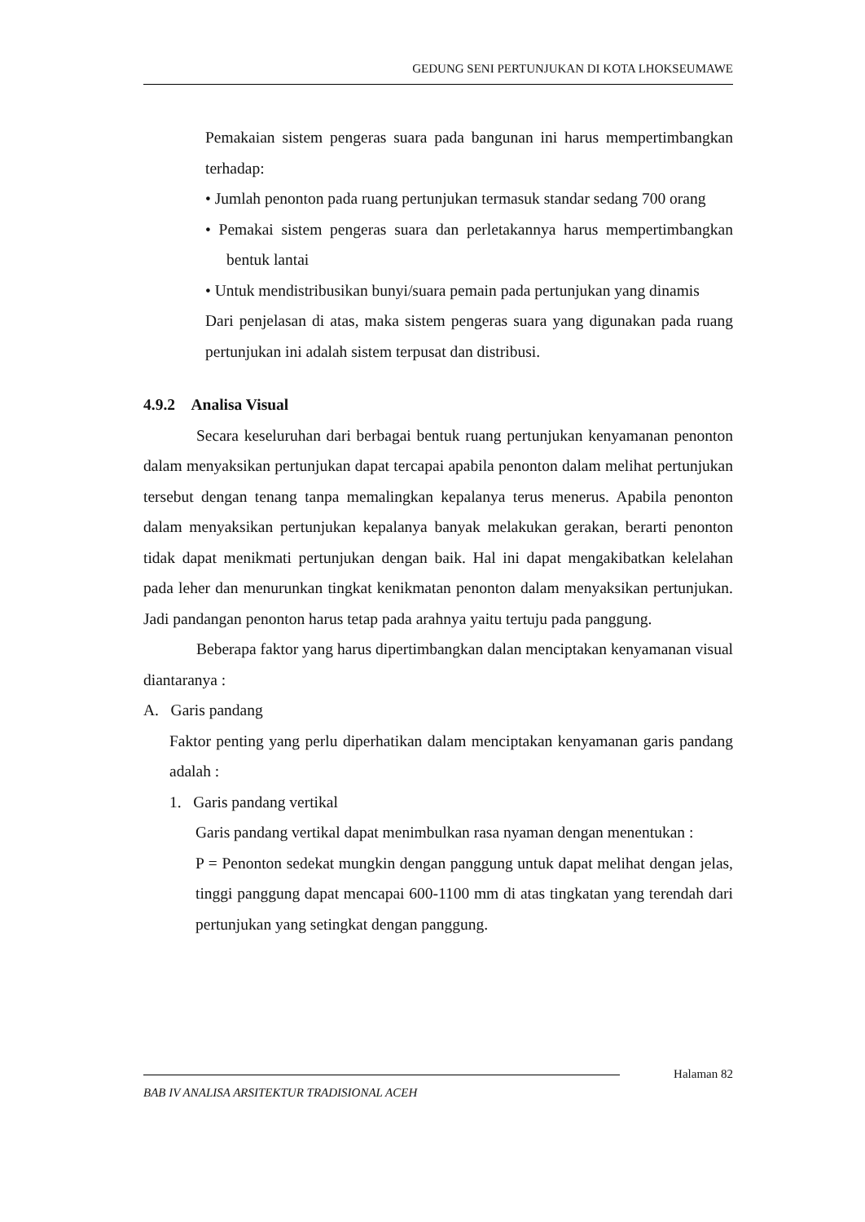GEDUNG SENI PERTUNJUKAN DI KOTA LHOKSEUMAWE
Pemakaian sistem pengeras suara pada bangunan ini harus mempertimbangkan terhadap:
• Jumlah penonton pada ruang pertunjukan termasuk standar sedang 700 orang
• Pemakai sistem pengeras suara dan perletakannya harus mempertimbangkan bentuk lantai
• Untuk mendistribusikan bunyi/suara pemain pada pertunjukan yang dinamis
Dari penjelasan di atas, maka sistem pengeras suara yang digunakan pada ruang pertunjukan ini adalah sistem terpusat dan distribusi.
4.9.2 Analisa Visual
Secara keseluruhan dari berbagai bentuk ruang pertunjukan kenyamanan penonton dalam menyaksikan pertunjukan dapat tercapai apabila penonton dalam melihat pertunjukan tersebut dengan tenang tanpa memalingkan kepalanya terus menerus. Apabila penonton dalam menyaksikan pertunjukan kepalanya banyak melakukan gerakan, berarti penonton tidak dapat menikmati pertunjukan dengan baik. Hal ini dapat mengakibatkan kelelahan pada leher dan menurunkan tingkat kenikmatan penonton dalam menyaksikan pertunjukan. Jadi pandangan penonton harus tetap pada arahnya yaitu tertuju pada panggung.
Beberapa faktor yang harus dipertimbangkan dalan menciptakan kenyamanan visual diantaranya :
A. Garis pandang
Faktor penting yang perlu diperhatikan dalam menciptakan kenyamanan garis pandang adalah :
1. Garis pandang vertikal
Garis pandang vertikal dapat menimbulkan rasa nyaman dengan menentukan :
P = Penonton sedekat mungkin dengan panggung untuk dapat melihat dengan jelas, tinggi panggung dapat mencapai 600-1100 mm di atas tingkatan yang terendah dari pertunjukan yang setingkat dengan panggung.
Halaman 82
BAB IV ANALISA ARSITEKTUR TRADISIONAL ACEH